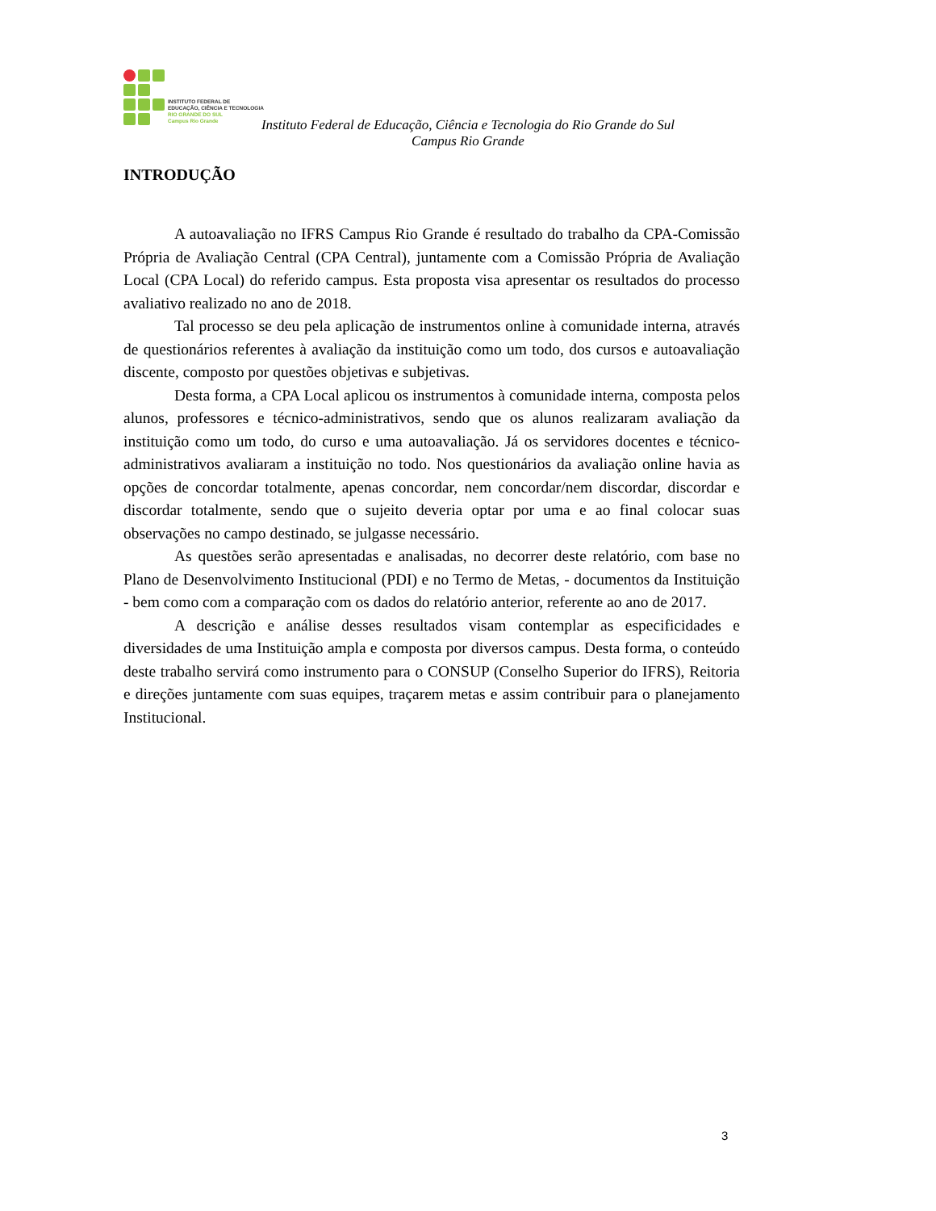INSTITUTO FEDERAL DE
EDUCAÇÃO, CIÊNCIA E TECNOLOGIA
RIO GRANDE DO SUL
Campus Rio Grande
Instituto Federal de Educação, Ciência e Tecnologia do Rio Grande do Sul
Campus Rio Grande
INTRODUÇÃO
A autoavaliação no IFRS Campus Rio Grande é resultado do trabalho da CPA-Comissão Própria de Avaliação Central (CPA Central), juntamente com a Comissão Própria de Avaliação Local (CPA Local) do referido campus. Esta proposta visa apresentar os resultados do processo avaliativo realizado no ano de 2018.
Tal processo se deu pela aplicação de instrumentos online à comunidade interna, através de questionários referentes à avaliação da instituição como um todo, dos cursos e autoavaliação discente, composto por questões objetivas e subjetivas.
Desta forma, a CPA Local aplicou os instrumentos à comunidade interna, composta pelos alunos, professores e técnico-administrativos, sendo que os alunos realizaram avaliação da instituição como um todo, do curso e uma autoavaliação. Já os servidores docentes e técnico-administrativos avaliaram a instituição no todo. Nos questionários da avaliação online havia as opções de concordar totalmente, apenas concordar, nem concordar/nem discordar, discordar e discordar totalmente, sendo que o sujeito deveria optar por uma e ao final colocar suas observações no campo destinado, se julgasse necessário.
As questões serão apresentadas e analisadas, no decorrer deste relatório, com base no Plano de Desenvolvimento Institucional (PDI) e no Termo de Metas, - documentos da Instituição - bem como com a comparação com os dados do relatório anterior, referente ao ano de 2017.
A descrição e análise desses resultados visam contemplar as especificidades e diversidades de uma Instituição ampla e composta por diversos campus. Desta forma, o conteúdo deste trabalho servirá como instrumento para o CONSUP (Conselho Superior do IFRS), Reitoria e direções juntamente com suas equipes, traçarem metas e assim contribuir para o planejamento Institucional.
3